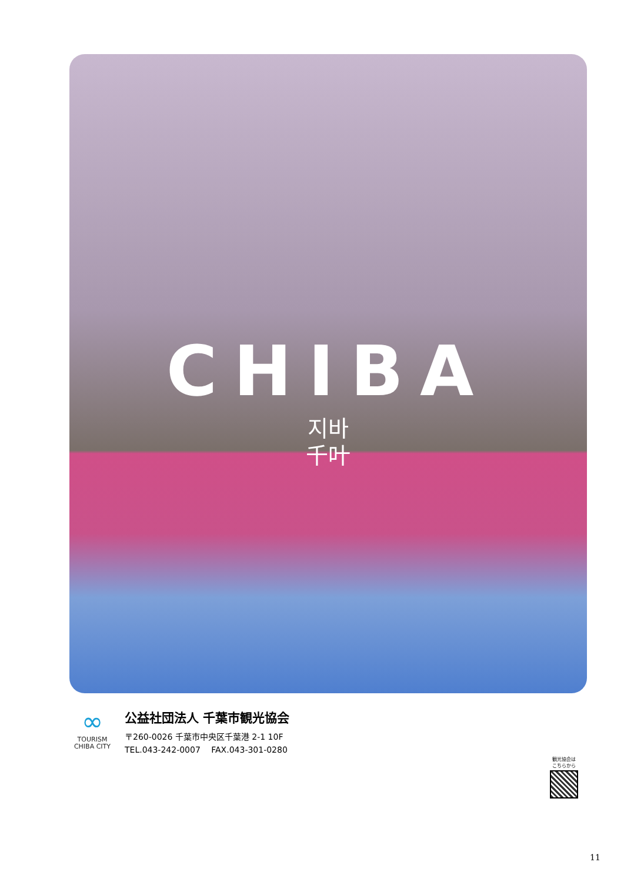CHIBA
지바
千叶
∞
TOURISM
CHIBA CITY
公益社団法人 千葉市観光協会
〒260-0026 千葉市中央区千葉港 2-1 10F
TEL.043-242-0007　 FAX.043-301-0280
観光協会は
こちらから
11